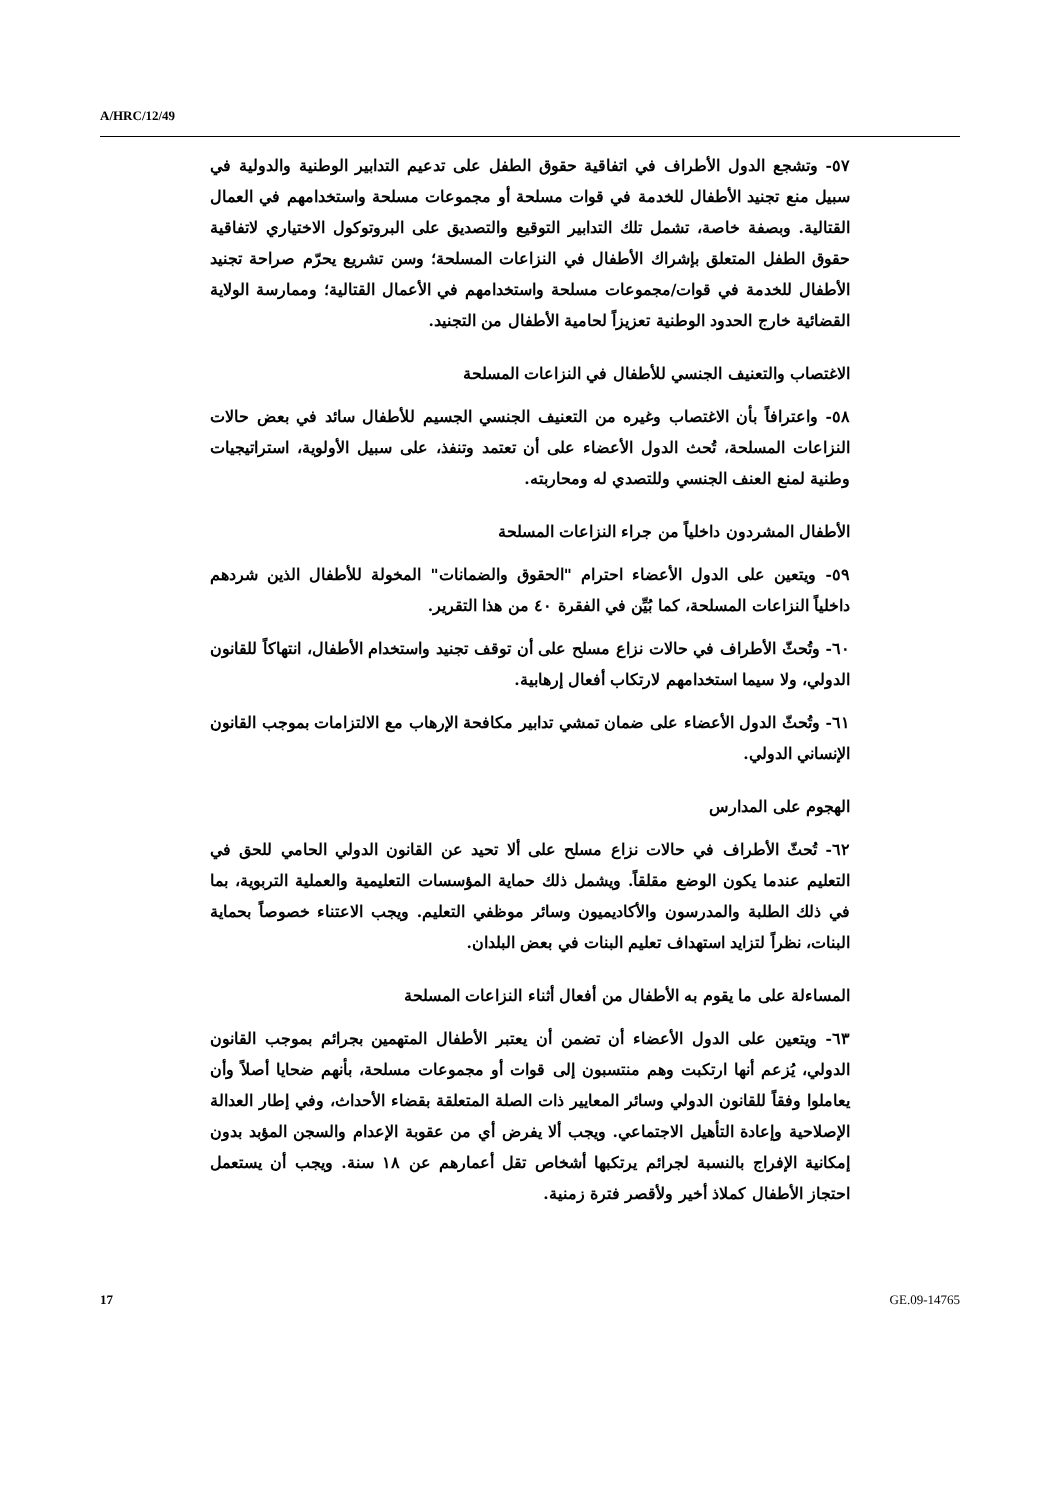A/HRC/12/49
٥٧- وتشجع الدول الأطراف في اتفاقية حقوق الطفل على تدعيم التدابير الوطنية والدولية في سبيل منع تجنيد الأطفال للخدمة في قوات مسلحة أو مجموعات مسلحة واستخدامهم في العمال القتالية. وبصفة خاصة، تشمل تلك التدابير التوقيع والتصديق على البروتوكول الاختياري لاتفاقية حقوق الطفل المتعلق بإشراك الأطفال في النزاعات المسلحة؛ وسن تشريع يحرّم صراحة تجنيد الأطفال للخدمة في قوات/مجموعات مسلحة واستخدامهم في الأعمال القتالية؛ وممارسة الولاية القضائية خارج الحدود الوطنية تعزيزاً لحامية الأطفال من التجنيد.
الاغتصاب والتعنيف الجنسي للأطفال في النزاعات المسلحة
٥٨- واعترافاً بأن الاغتصاب وغيره من التعنيف الجنسي الجسيم للأطفال سائد في بعض حالات النزاعات المسلحة، تُحث الدول الأعضاء على أن تعتمد وتنفذ، على سبيل الأولوية، استراتيجيات وطنية لمنع العنف الجنسي وللتصدي له ومحاربته.
الأطفال المشردون داخلياً من جراء النزاعات المسلحة
٥٩- ويتعين على الدول الأعضاء احترام "الحقوق والضمانات" المخولة للأطفال الذين شردهم داخلياً النزاعات المسلحة، كما بُيِّن في الفقرة ٤٠ من هذا التقرير.
٦٠- وتُحثّ الأطراف في حالات نزاع مسلح على أن توقف تجنيد واستخدام الأطفال، انتهاكاً للقانون الدولي، ولا سيما استخدامهم لارتكاب أفعال إرهابية.
٦١- وتُحثّ الدول الأعضاء على ضمان تمشي تدابير مكافحة الإرهاب مع الالتزامات بموجب القانون الإنساني الدولي.
الهجوم على المدارس
٦٢- تُحثّ الأطراف في حالات نزاع مسلح على ألا تحيد عن القانون الدولي الحامي للحق في التعليم عندما يكون الوضع مقلقاً. ويشمل ذلك حماية المؤسسات التعليمية والعملية التربوية، بما في ذلك الطلبة والمدرسون والأكاديميون وسائر موظفي التعليم. ويجب الاعتناء خصوصاً بحماية البنات، نظراً لتزايد استهداف تعليم البنات في بعض البلدان.
المساءلة على ما يقوم به الأطفال من أفعال أثناء النزاعات المسلحة
٦٣- ويتعين على الدول الأعضاء أن تضمن أن يعتبر الأطفال المتهمين بجرائم بموجب القانون الدولي، يُزعم أنها ارتكبت وهم منتسبون إلى قوات أو مجموعات مسلحة، بأنهم ضحايا أصلاً وأن يعاملوا وفقاً للقانون الدولي وسائر المعايير ذات الصلة المتعلقة بقضاء الأحداث، وفي إطار العدالة الإصلاحية وإعادة التأهيل الاجتماعي. ويجب ألا يفرض أي من عقوبة الإعدام والسجن المؤبد بدون إمكانية الإفراج بالنسبة لجرائم يرتكبها أشخاص تقل أعمارهم عن ١٨ سنة. ويجب أن يستعمل احتجاز الأطفال كملاذ أخير ولأقصر فترة زمنية.
17 GE.09-14765